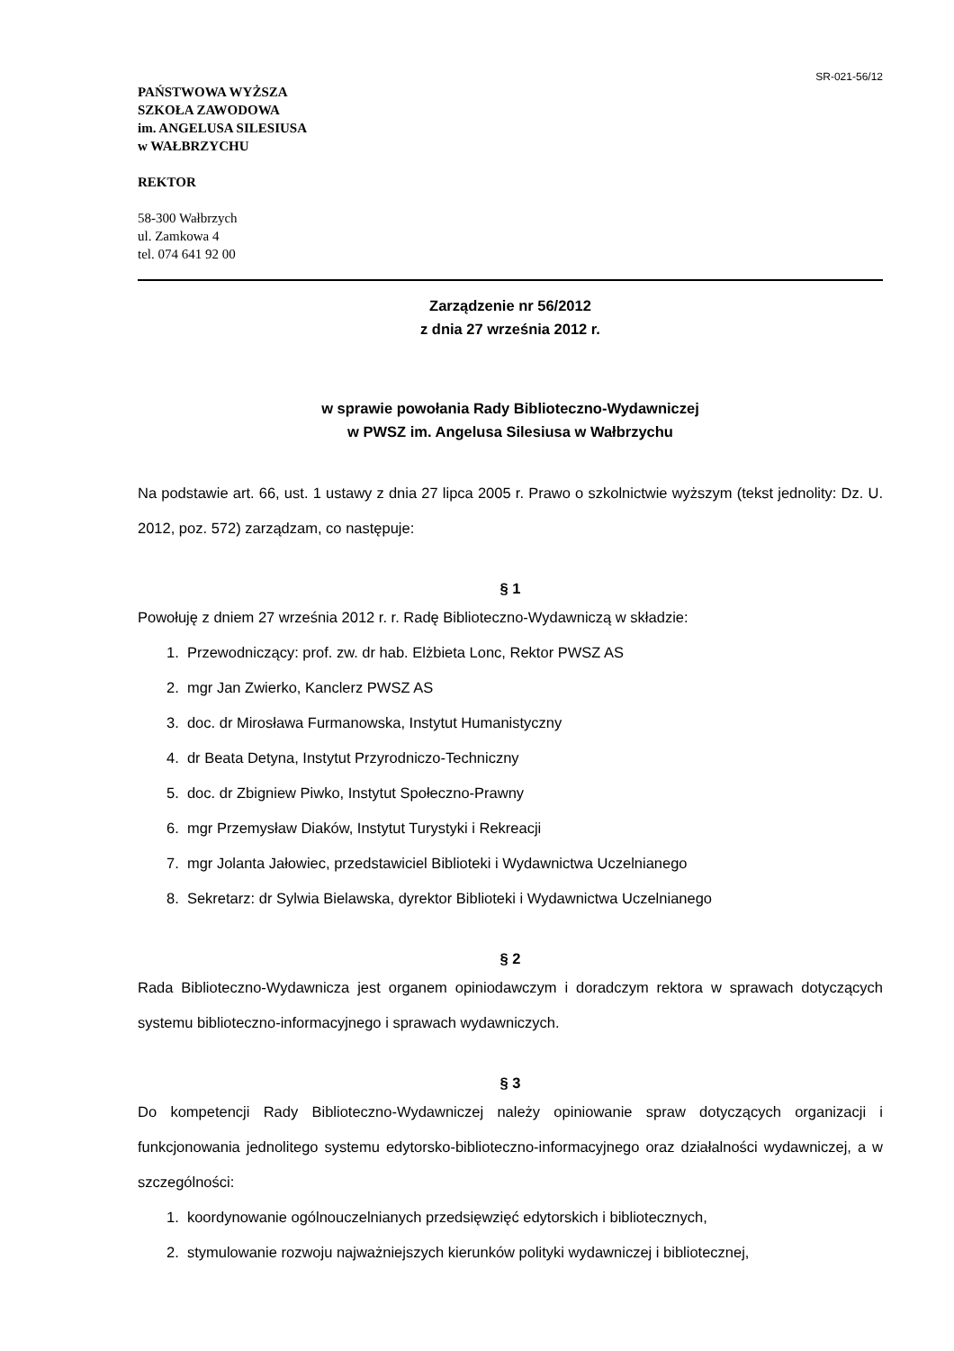SR-021-56/12
PAŃSTWOWA WYŻSZA
SZKOŁA ZAWODOWA
im. ANGELUSA SILESIUSA
w WAŁBRZYCHU
REKTOR
58-300 Wałbrzych
ul. Zamkowa 4
tel. 074 641 92 00
Zarządzenie nr 56/2012
z dnia 27 września 2012 r.
w sprawie powołania Rady Biblioteczno-Wydawniczej
w PWSZ im. Angelusa Silesiusa w Wałbrzychu
Na podstawie art. 66, ust. 1 ustawy z dnia 27 lipca 2005 r. Prawo o szkolnictwie wyższym (tekst jednolity: Dz. U. 2012, poz. 572) zarządzam, co następuje:
§ 1
Powołuję z dniem 27 września 2012 r. r. Radę Biblioteczno-Wydawniczą w składzie:
1. Przewodniczący: prof. zw. dr hab. Elżbieta Lonc, Rektor PWSZ AS
2. mgr Jan Zwierko, Kanclerz PWSZ AS
3. doc. dr Mirosława Furmanowska, Instytut Humanistyczny
4. dr Beata Detyna, Instytut Przyrodniczo-Techniczny
5. doc. dr Zbigniew Piwko, Instytut Społeczno-Prawny
6. mgr Przemysław Diaków, Instytut Turystyki i Rekreacji
7. mgr Jolanta Jałowiec, przedstawiciel Biblioteki i Wydawnictwa Uczelnianego
8. Sekretarz: dr Sylwia Bielawska, dyrektor Biblioteki i Wydawnictwa Uczelnianego
§ 2
Rada Biblioteczno-Wydawnicza jest organem opiniodawczym i doradczym rektora w sprawach dotyczących systemu biblioteczno-informacyjnego i sprawach wydawniczych.
§ 3
Do kompetencji Rady Biblioteczno-Wydawniczej należy opiniowanie spraw dotyczących organizacji i funkcjonowania jednolitego systemu edytorsko-biblioteczno-informacyjnego oraz działalności wydawniczej, a w szczególności:
1. koordynowanie ogólnouczelnianych przedsięwzięć edytorskich i bibliotecznych,
2. stymulowanie rozwoju najważniejszych kierunków polityki wydawniczej i bibliotecznej,